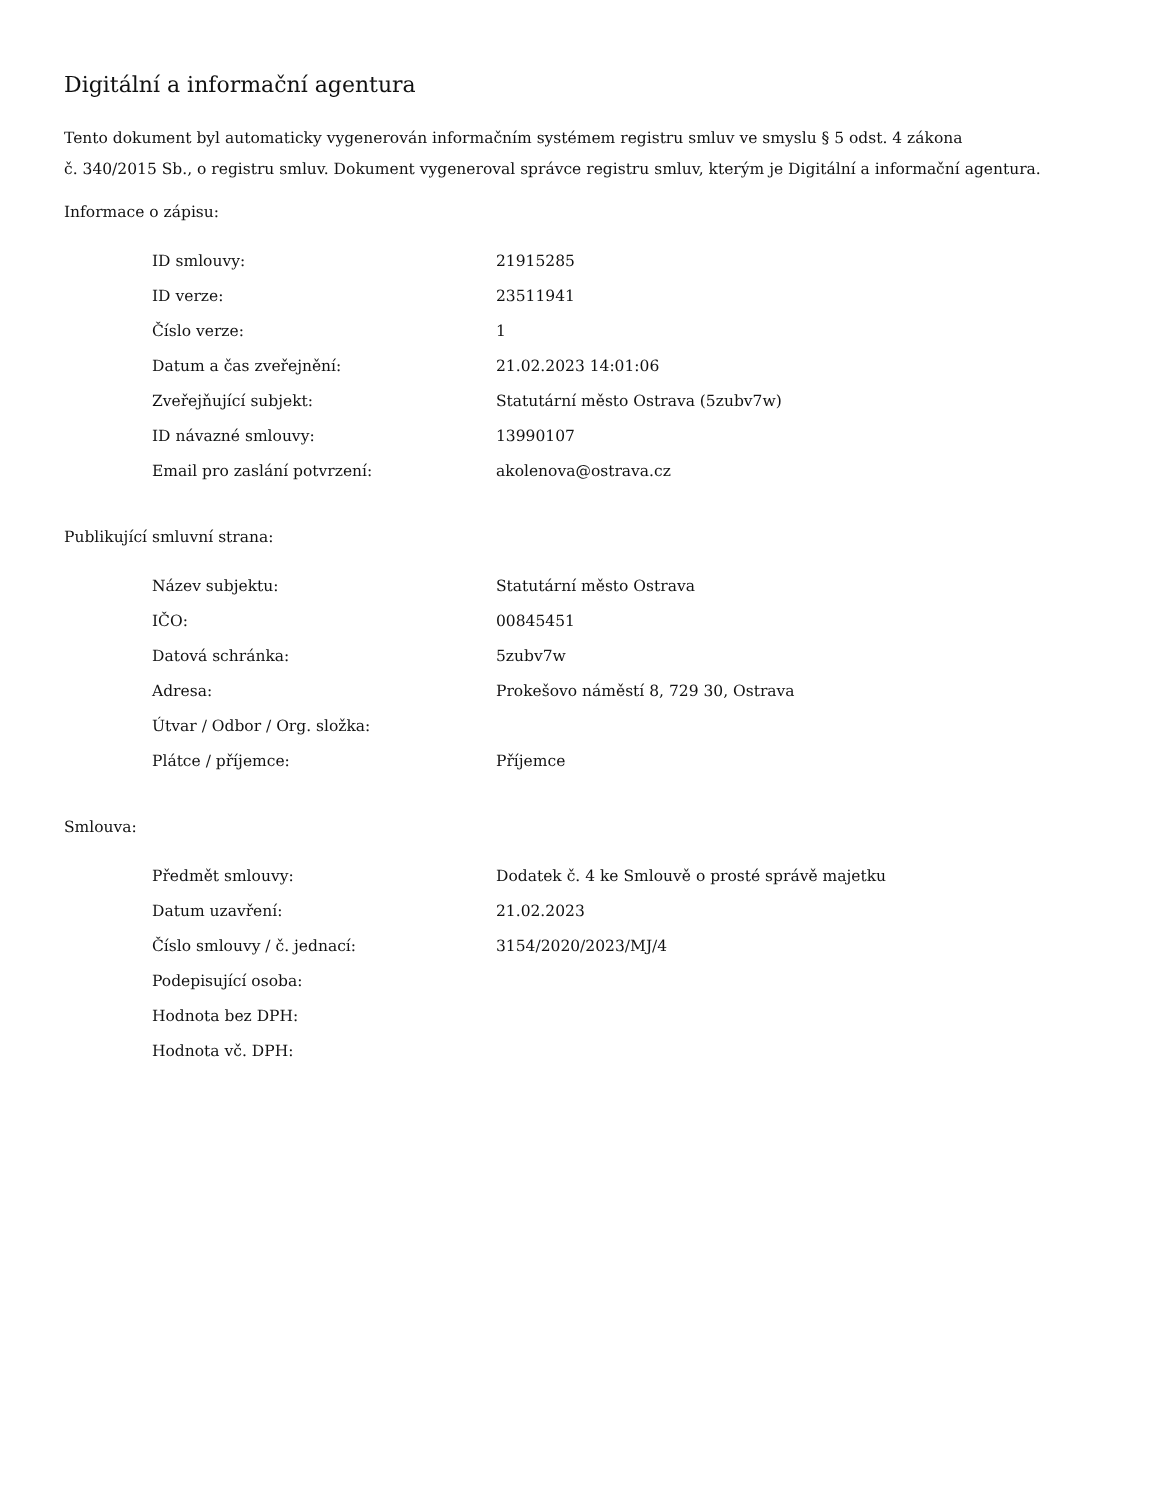Digitální a informační agentura
Tento dokument byl automaticky vygenerován informačním systémem registru smluv ve smyslu § 5 odst. 4 zákona
č. 340/2015 Sb., o registru smluv. Dokument vygeneroval správce registru smluv, kterým je Digitální a informační agentura.
Informace o zápisu:
| ID smlouvy: | 21915285 |
| ID verze: | 23511941 |
| Číslo verze: | 1 |
| Datum a čas zveřejnění: | 21.02.2023 14:01:06 |
| Zveřejňující subjekt: | Statutární město Ostrava (5zubv7w) |
| ID návazné smlouvy: | 13990107 |
| Email pro zaslání potvrzení: | akolenova@ostrava.cz |
Publikující smluvní strana:
| Název subjektu: | Statutární město Ostrava |
| IČO: | 00845451 |
| Datová schránka: | 5zubv7w |
| Adresa: | Prokešovo náměstí 8, 729 30, Ostrava |
| Útvar / Odbor / Org. složka: | |
| Plátce / příjemce: | Příjemce |
Smlouva:
| Předmět smlouvy: | Dodatek č. 4 ke Smlouvě o prosté správě majetku |
| Datum uzavření: | 21.02.2023 |
| Číslo smlouvy / č. jednací: | 3154/2020/2023/MJ/4 |
| Podepisující osoba: | |
| Hodnota bez DPH: | |
| Hodnota vč. DPH: | |